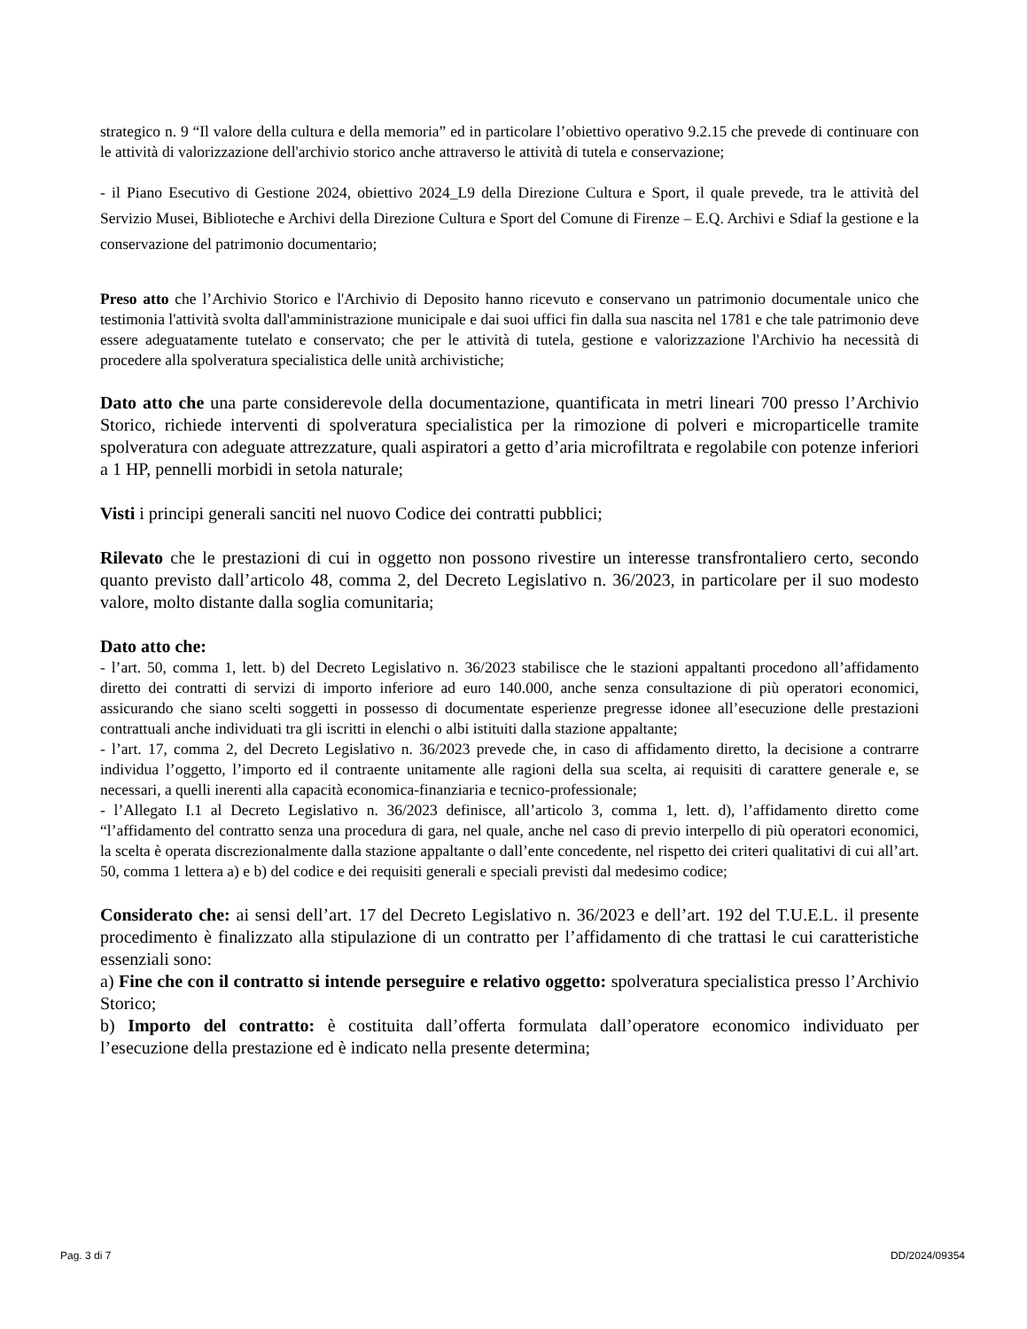strategico n. 9 “Il valore della cultura e della memoria” ed in particolare l’obiettivo operativo 9.2.15 che prevede di continuare con le attività di valorizzazione dell'archivio storico anche attraverso le attività di tutela e conservazione;
- il Piano Esecutivo di Gestione 2024, obiettivo 2024_L9 della Direzione Cultura e Sport, il quale prevede, tra le attività del Servizio Musei, Biblioteche e Archivi della Direzione Cultura e Sport del Comune di Firenze – E.Q. Archivi e Sdiaf la gestione e la conservazione del patrimonio documentario;
Preso atto che l’Archivio Storico e l'Archivio di Deposito hanno ricevuto e conservano un patrimonio documentale unico che testimonia l'attività svolta dall'amministrazione municipale e dai suoi uffici fin dalla sua nascita nel 1781 e che tale patrimonio deve essere adeguatamente tutelato e conservato; che per le attività di tutela, gestione e valorizzazione l'Archivio ha necessità di procedere alla spolveratura specialistica delle unità archivistiche;
Dato atto che una parte considerevole della documentazione, quantificata in metri lineari 700 presso l’Archivio Storico, richiede interventi di spolveratura specialistica per la rimozione di polveri e microparticelle tramite spolveratura con adeguate attrezzature, quali aspiratori a getto d’aria microfiltrata e regolabile con potenze inferiori a 1 HP, pennelli morbidi in setola naturale;
Visti i principi generali sanciti nel nuovo Codice dei contratti pubblici;
Rilevato che le prestazioni di cui in oggetto non possono rivestire un interesse transfrontaliero certo, secondo quanto previsto dall’articolo 48, comma 2, del Decreto Legislativo n. 36/2023, in particolare per il suo modesto valore, molto distante dalla soglia comunitaria;
Dato atto che:
- l’art. 50, comma 1, lett. b) del Decreto Legislativo n. 36/2023 stabilisce che le stazioni appaltanti procedono all’affidamento diretto dei contratti di servizi di importo inferiore ad euro 140.000, anche senza consultazione di più operatori economici, assicurando che siano scelti soggetti in possesso di documentate esperienze pregresse idonee all’esecuzione delle prestazioni contrattuali anche individuati tra gli iscritti in elenchi o albi istituiti dalla stazione appaltante;
- l’art. 17, comma 2, del Decreto Legislativo n. 36/2023 prevede che, in caso di affidamento diretto, la decisione a contrarre individua l’oggetto, l’importo ed il contraente unitamente alle ragioni della sua scelta, ai requisiti di carattere generale e, se necessari, a quelli inerenti alla capacità economica-finanziaria e tecnico-professionale;
- l’Allegato I.1 al Decreto Legislativo n. 36/2023 definisce, all’articolo 3, comma 1, lett. d), l’affidamento diretto come “l’affidamento del contratto senza una procedura di gara, nel quale, anche nel caso di previo interpello di più operatori economici, la scelta è operata discrezionalmente dalla stazione appaltante o dall’ente concedente, nel rispetto dei criteri qualitativi di cui all’art. 50, comma 1 lettera a) e b) del codice e dei requisiti generali e speciali previsti dal medesimo codice;
Considerato che: ai sensi dell’art. 17 del Decreto Legislativo n. 36/2023 e dell’art. 192 del T.U.E.L. il presente procedimento è finalizzato alla stipulazione di un contratto per l’affidamento di che trattasi le cui caratteristiche essenziali sono:
a) Fine che con il contratto si intende perseguire e relativo oggetto: spolveratura specialistica presso l’Archivio Storico;
b) Importo del contratto: è costituita dall’offerta formulata dall’operatore economico individuato per l’esecuzione della prestazione ed è indicato nella presente determina;
Pag. 3 di 7 DD/2024/09354